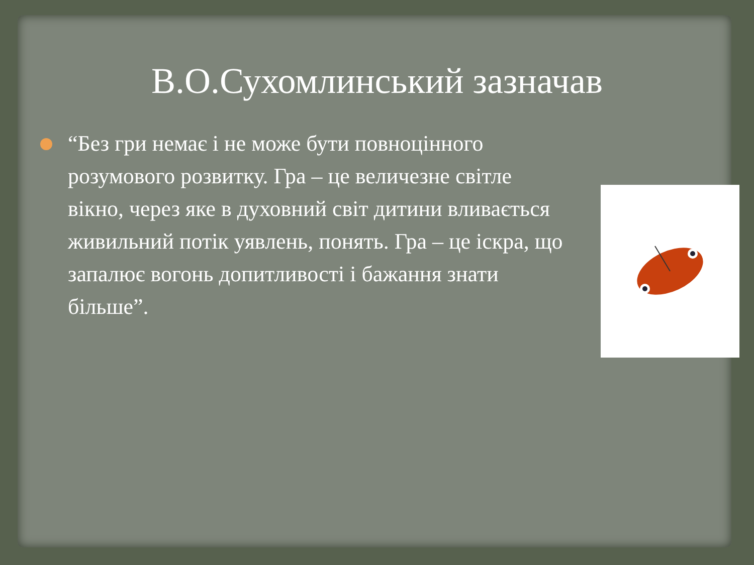В.О.Сухомлинський зазначав
“Без гри немає і не може бути повноцінного розумового розвитку. Гра – це величезне світле вікно, через яке в духовний світ дитини вливається живильний потік уявлень, понять. Гра – це іскра, що запалює вогонь допитливості і бажання знати більше”.